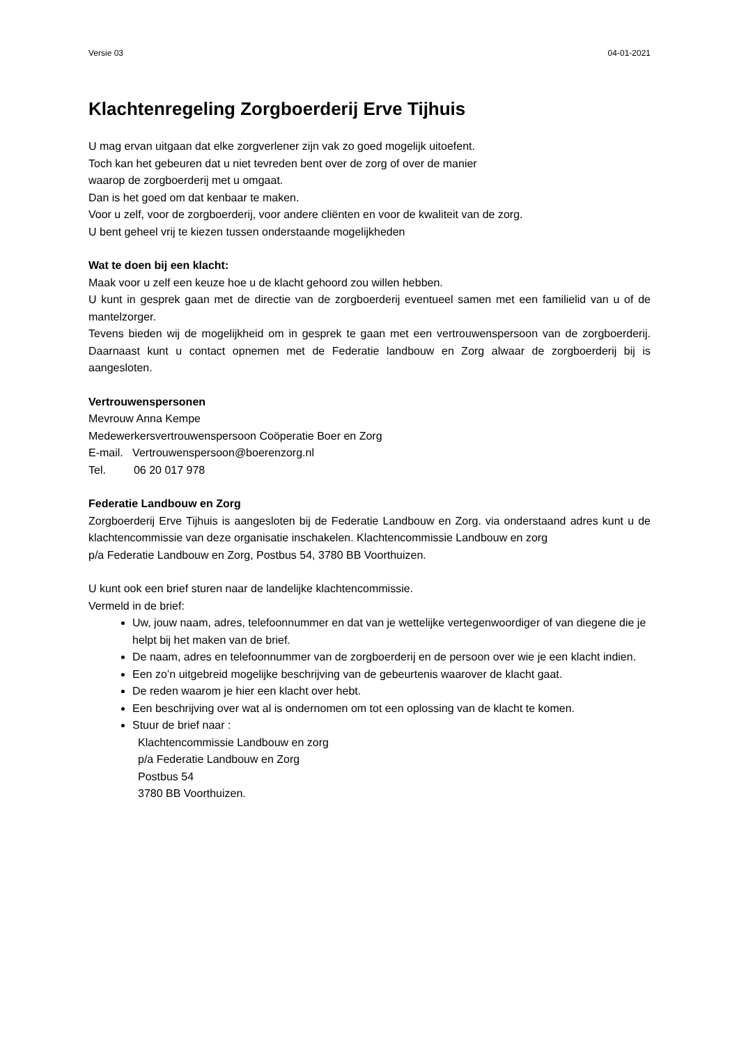Versie 03 04-01-2021
Klachtenregeling Zorgboerderij Erve Tijhuis
U mag ervan uitgaan dat elke zorgverlener zijn vak zo goed mogelijk uitoefent.
Toch kan het gebeuren dat u niet tevreden bent over de zorg of over de manier
waarop de zorgboerderij met u omgaat.
Dan is het goed om dat kenbaar te maken.
Voor u zelf, voor de zorgboerderij, voor andere cliënten en voor de kwaliteit van de zorg.
U bent geheel vrij te kiezen tussen onderstaande mogelijkheden
Wat te doen bij een klacht:
Maak voor u zelf een keuze hoe u de klacht gehoord zou willen hebben.
U kunt in gesprek gaan met de directie van de zorgboerderij eventueel samen met een familielid van u of de mantelzorger.
Tevens bieden wij de mogelijkheid om in gesprek te gaan met een vertrouwenspersoon van de zorgboerderij. Daarnaast kunt u contact opnemen met de Federatie landbouw en Zorg alwaar de zorgboerderij bij is aangesloten.
Vertrouwenspersonen
Mevrouw Anna Kempe
Medewerkersvertrouwenspersoon Coöperatie Boer en Zorg
E-mail. Vertrouwenspersoon@boerenzorg.nl
Tel. 06 20 017 978
Federatie Landbouw en Zorg
Zorgboerderij Erve Tijhuis is aangesloten bij de Federatie Landbouw en Zorg. via onderstaand adres kunt u de klachtencommissie van deze organisatie inschakelen. Klachtencommissie Landbouw en zorg
p/a Federatie Landbouw en Zorg, Postbus 54, 3780 BB Voorthuizen.
U kunt ook een brief sturen naar de landelijke klachtencommissie.
Vermeld in de brief:
Uw, jouw naam, adres, telefoonnummer en dat van je wettelijke vertegenwoordiger of van diegene die je helpt bij het maken van de brief.
De naam, adres en telefoonnummer van de zorgboerderij en de persoon over wie je een klacht indien.
Een zo’n uitgebreid mogelijke beschrijving van de gebeurtenis waarover de klacht gaat.
De reden waarom je hier een klacht over hebt.
Een beschrijving over wat al is ondernomen om tot een oplossing van de klacht te komen.
Stuur de brief naar :
Klachtencommissie Landbouw en zorg
p/a Federatie Landbouw en Zorg
Postbus 54
3780 BB Voorthuizen.